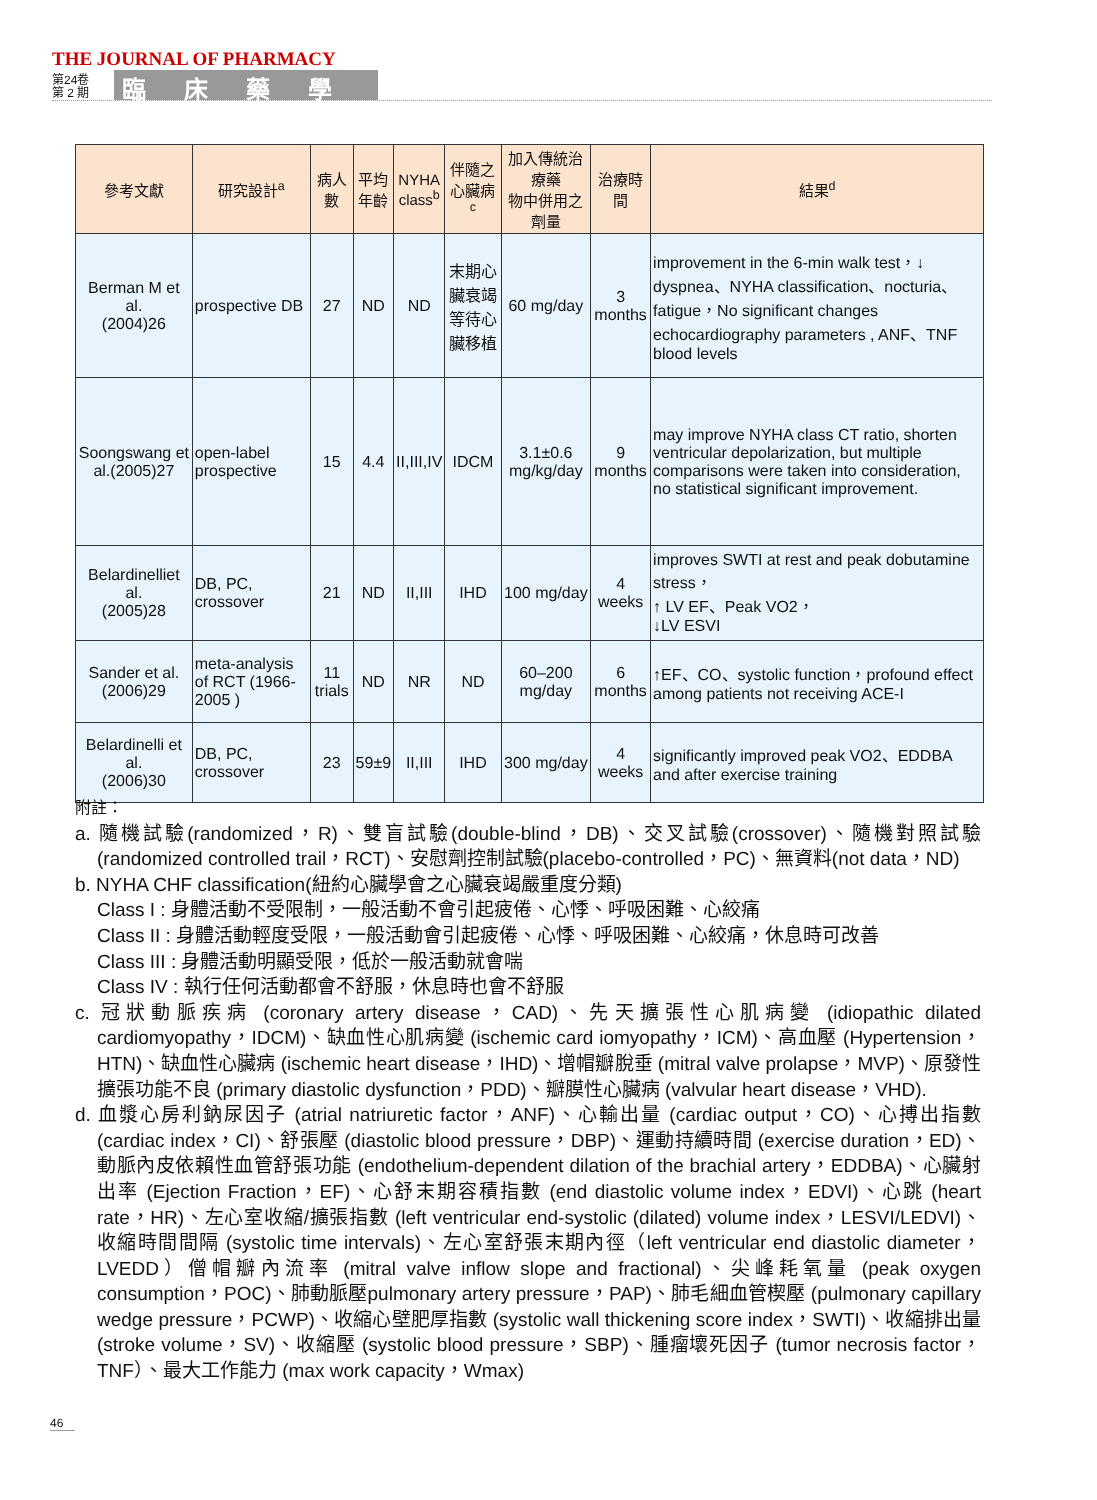THE JOURNAL OF PHARMACY
第24卷
第 2 期
臨床藥學
| 參考文獻 | 研究設計<sup>a</sup> | 病人數 | 平均 年齡 | NYHA class<sup>b</sup> | 伴隨之心臟病<sup>c</sup> | 加入傳統治療藥 物中併用之劑量 | 治療時間 | 結果<sup>d</sup> |
| --- | --- | --- | --- | --- | --- | --- | --- | --- |
| Berman M et al. (2004)26 | prospective DB | 27 | ND | ND | 末期心臟衰竭 等待心臟移植 | 60 mg/day | 3 months | improvement in the 6-min walk test，↓ dyspnea、NYHA classification、nocturia、fatigue，No significant changes echocardiography parameters , ANF、TNF blood levels |
| Soongswang et al.(2005)27 | open-label prospective | 15 | 4.4 | II,III,IV | IDCM | 3.1±0.6 mg/kg/day | 9 months | may improve NYHA class CT ratio, shorten ventricular depolarization, but multiple comparisons were taken into consideration, no statistical significant improvement. |
| Belardinelliet al. (2005)28 | DB, PC, crossover | 21 | ND | II,III | IHD | 100 mg/day | 4 weeks | improves SWTI at rest and peak dobutamine stress， ↑ LV EF、Peak VO2， ↓LV ESVI |
| Sander et al. (2006)29 | meta-analysis of RCT (1966-2005 ) | 11 trials | ND | NR | ND | 60–200 mg/day | 6 months | ↑EF、CO、systolic function，profound effect among patients not receiving ACE-I |
| Belardinelli et al. (2006)30 | DB, PC, crossover | 23 | 59±9 | II,III | IHD | 300 mg/day | 4 weeks | significantly improved peak VO2、EDDBA and after exercise training |
附註：
a. 隨機試驗(randomized，R)、雙盲試驗(double-blind，DB)、交叉試驗(crossover)、隨機對照試驗 (randomized controlled trail，RCT)、安慰劑控制試驗(placebo-controlled，PC)、無資料(not data，ND)
b. NYHA CHF classification(紐約心臟學會之心臟衰竭嚴重度分類)
Class I : 身體活動不受限制，一般活動不會引起疲倦、心悸、呼吸困難、心絞痛
Class II : 身體活動輕度受限，一般活動會引起疲倦、心悸、呼吸困難、心絞痛，休息時可改善
Class III : 身體活動明顯受限，低於一般活動就會喘
Class IV : 執行任何活動都會不舒服，休息時也會不舒服
c. 冠狀動脈疾病 (coronary artery disease，CAD)、先天擴張性心肌病變 (idiopathic dilated cardiomyopathy，IDCM)、缺血性心肌病變 (ischemic card iomyopathy，ICM)、高血壓 (Hypertension，HTN)、缺血性心臟病 (ischemic heart disease，IHD)、增帽瓣脫垂 (mitral valve prolapse，MVP)、原發性擴張功能不良 (primary diastolic dysfunction，PDD)、瓣膜性心臟病 (valvular heart disease，VHD).
d. 血漿心房利鈉尿因子 (atrial natriuretic factor，ANF)、心輸出量 (cardiac output，CO)、心搏出指數 (cardiac index，CI)、舒張壓 (diastolic blood pressure，DBP)、運動持續時間 (exercise duration，ED)、動脈內皮依賴性血管舒張功能 (endothelium-dependent dilation of the brachial artery，EDDBA)、心臟射出率 (Ejection Fraction，EF)、心舒末期容積指數 (end diastolic volume index，EDVI)、心跳 (heart rate，HR)、左心室收縮/擴張指數 (left ventricular end-systolic (dilated) volume index，LESVI/LEDVI)、收縮時間間隔 (systolic time intervals)、左心室舒張末期內徑（left ventricular end diastolic diameter，LVEDD）僧帽瓣內流率 (mitral valve inflow slope and fractional)、尖峰耗氧量 (peak oxygen consumption，POC)、肺動脈壓pulmonary artery pressure，PAP)、肺毛細血管楔壓 (pulmonary capillary wedge pressure，PCWP)、收縮心壁肥厚指數 (systolic wall thickening score index，SWTI)、收縮排出量(stroke volume，SV)、收縮壓 (systolic blood pressure，SBP)、腫瘤壞死因子 (tumor necrosis factor，TNF）、最大工作能力 (max work capacity，Wmax)
46